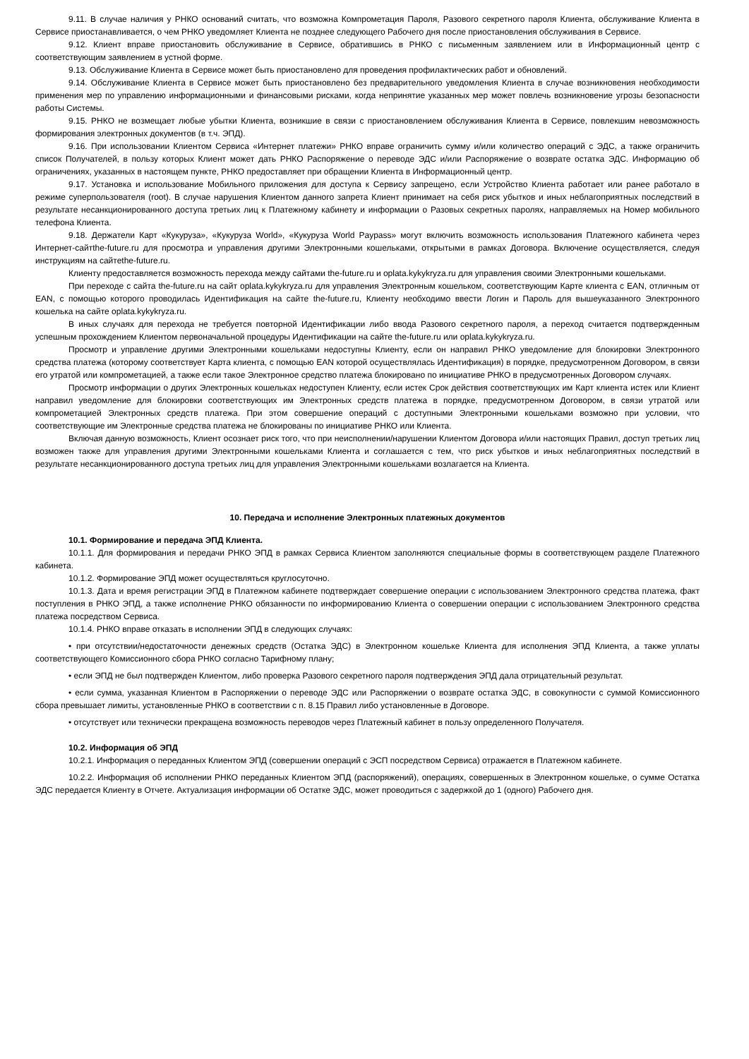9.11. В случае наличия у РНКО оснований считать, что возможна Компрометация Пароля, Разового секретного пароля Клиента, обслуживание Клиента в Сервисе приостанавливается, о чем РНКО уведомляет Клиента не позднее следующего Рабочего дня после приостановления обслуживания в Сервисе.
9.12. Клиент вправе приостановить обслуживание в Сервисе, обратившись в РНКО с письменным заявлением или в Информационный центр с соответствующим заявлением в устной форме.
9.13. Обслуживание Клиента в Сервисе может быть приостановлено для проведения профилактических работ и обновлений.
9.14. Обслуживание Клиента в Сервисе может быть приостановлено без предварительного уведомления Клиента в случае возникновения необходимости применения мер по управлению информационными и финансовыми рисками, когда непринятие указанных мер может повлечь возникновение угрозы безопасности работы Системы.
9.15. РНКО не возмещает любые убытки Клиента, возникшие в связи с приостановлением обслуживания Клиента в Сервисе, повлекшим невозможность формирования электронных документов (в т.ч. ЭПД).
9.16. При использовании Клиентом Сервиса «Интернет платежи» РНКО вправе ограничить сумму и/или количество операций с ЭДС, а также ограничить список Получателей, в пользу которых Клиент может дать РНКО Распоряжение о переводе ЭДС и/или Распоряжение о возврате остатка ЭДС. Информацию об ограничениях, указанных в настоящем пункте, РНКО предоставляет при обращении Клиента в Информационный центр.
9.17. Установка и использование Мобильного приложения для доступа к Сервису запрещено, если Устройство Клиента работает или ранее работало в режиме суперпользователя (root). В случае нарушения Клиентом данного запрета Клиент принимает на себя риск убытков и иных неблагоприятных последствий в результате несанкционированного доступа третьих лиц к Платежному кабинету и информации о Разовых секретных паролях, направляемых на Номер мобильного телефона Клиента.
9.18. Держатели Карт «Кукуруза», «Кукуруза World», «Кукуруза World Paypass» могут включить возможность использования Платежного кабинета через Интернет-сайтthe-future.ru для просмотра и управления другими Электронными кошельками, открытыми в рамках Договора. Включение осуществляется, следуя инструкциям на сайтеthe-future.ru.
Клиенту предоставляется возможность перехода между сайтами the-future.ru и oplata.kykykryza.ru для управления своими Электронными кошельками.
При переходе с сайта the-future.ru на сайт oplata.kykykryza.ru для управления Электронным кошельком, соответствующим Карте клиента с EAN, отличным от EAN, с помощью которого проводилась Идентификация на сайте the-future.ru, Клиенту необходимо ввести Логин и Пароль для вышеуказанного Электронного кошелька на сайте oplata.kykykryza.ru.
В иных случаях для перехода не требуется повторной Идентификации либо ввода Разового секретного пароля, а переход считается подтвержденным успешным прохождением Клиентом первоначальной процедуры Идентификации на сайте the-future.ru или oplata.kykykryza.ru.
Просмотр и управление другими Электронными кошельками недоступны Клиенту, если он направил РНКО уведомление для блокировки Электронного средства платежа (которому соответствует Карта клиента, с помощью EAN которой осуществлялась Идентификация) в порядке, предусмотренном Договором, в связи его утратой или компрометацией, а также если такое Электронное средство платежа блокировано по инициативе РНКО в предусмотренных Договором случаях.
Просмотр информации о других Электронных кошельках недоступен Клиенту, если истек Срок действия соответствующих им Карт клиента истек или Клиент направил уведомление для блокировки соответствующих им Электронных средств платежа в порядке, предусмотренном Договором, в связи утратой или компрометацией Электронных средств платежа. При этом совершение операций с доступными Электронными кошельками возможно при условии, что соответствующие им Электронные средства платежа не блокированы по инициативе РНКО или Клиента.
Включая данную возможность, Клиент осознает риск того, что при неисполнении/нарушении Клиентом Договора и/или настоящих Правил, доступ третьих лиц возможен также для управления другими Электронными кошельками Клиента и соглашается с тем, что риск убытков и иных неблагоприятных последствий в результате несанкционированного доступа третьих лиц для управления Электронными кошельками возлагается на Клиента.
10. Передача и исполнение Электронных платежных документов
10.1. Формирование и передача ЭПД Клиента.
10.1.1. Для формирования и передачи РНКО ЭПД в рамках Сервиса Клиентом заполняются специальные формы в соответствующем разделе Платежного кабинета.
10.1.2. Формирование ЭПД может осуществляться круглосуточно.
10.1.3. Дата и время регистрации ЭПД в Платежном кабинете подтверждает совершение операции с использованием Электронного средства платежа, факт поступления в РНКО ЭПД, а также исполнение РНКО обязанности по информированию Клиента о совершении операции с использованием Электронного средства платежа посредством Сервиса.
10.1.4. РНКО вправе отказать в исполнении ЭПД в следующих случаях:
• при отсутствии/недостаточности денежных средств (Остатка ЭДС) в Электронном кошельке Клиента для исполнения ЭПД Клиента, а также уплаты соответствующего Комиссионного сбора РНКО согласно Тарифному плану;
• если ЭПД не был подтвержден Клиентом, либо проверка Разового секретного пароля подтверждения ЭПД дала отрицательный результат.
• если сумма, указанная Клиентом в Распоряжении о переводе ЭДС или Распоряжении о возврате остатка ЭДС, в совокупности с суммой Комиссионного сбора превышает лимиты, установленные РНКО в соответствии с п. 8.15 Правил либо установленные в Договоре.
• отсутствует или технически прекращена возможность переводов через Платежный кабинет в пользу определенного Получателя.
10.2. Информация об ЭПД
10.2.1. Информация о переданных Клиентом ЭПД (совершении операций с ЭСП посредством Сервиса) отражается в Платежном кабинете.
10.2.2. Информация об исполнении РНКО переданных Клиентом ЭПД (распоряжений), операциях, совершенных в Электронном кошельке, о сумме Остатка ЭДС передается Клиенту в Отчете. Актуализация информации об Остатке ЭДС, может проводиться с задержкой до 1 (одного) Рабочего дня.